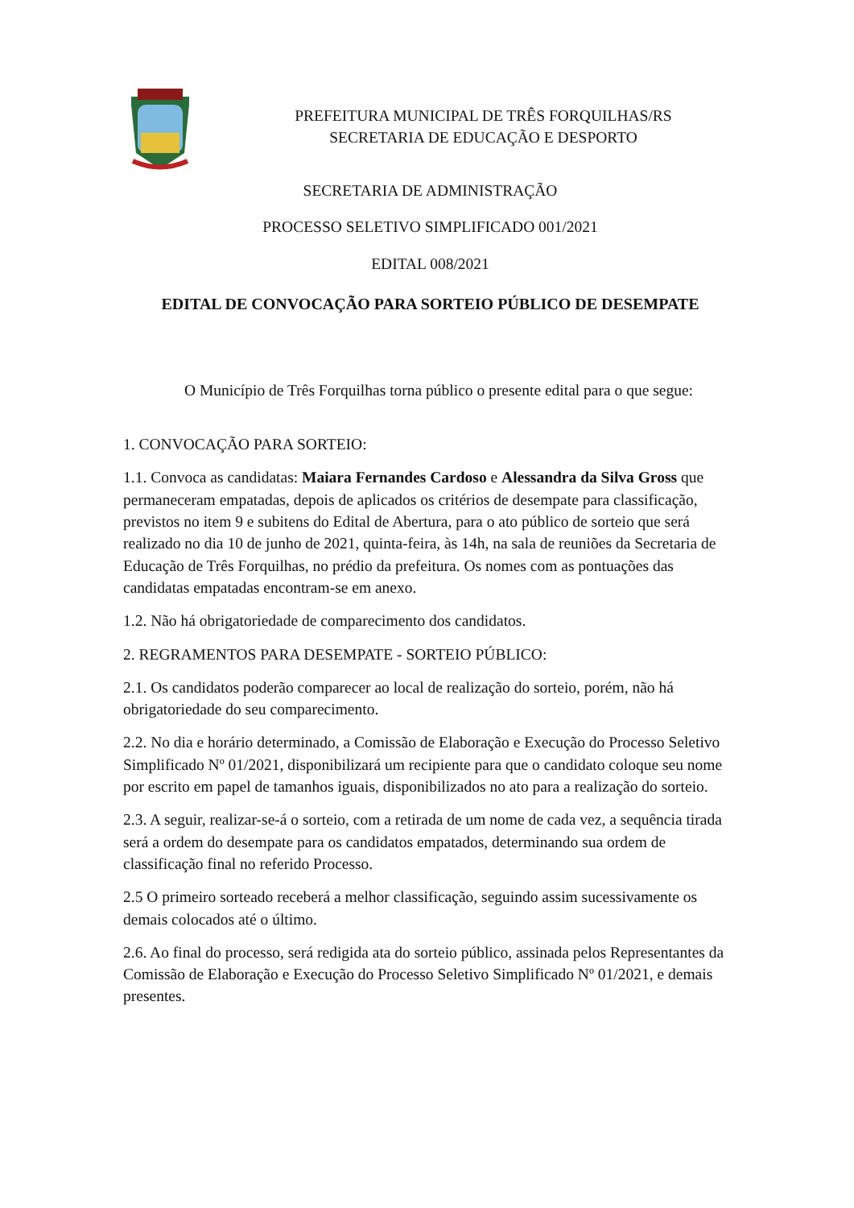PREFEITURA MUNICIPAL DE TRÊS FORQUILHAS/RS
SECRETARIA DE EDUCAÇÃO E DESPORTO
SECRETARIA DE ADMINISTRAÇÃO
PROCESSO SELETIVO SIMPLIFICADO 001/2021
EDITAL 008/2021
EDITAL DE CONVOCAÇÃO PARA SORTEIO PÚBLICO DE DESEMPATE
O Município de Três Forquilhas torna público o presente edital para o que segue:
1. CONVOCAÇÃO PARA SORTEIO:
1.1. Convoca as candidatas: Maiara Fernandes Cardoso e Alessandra da Silva Gross que permaneceram empatadas, depois de aplicados os critérios de desempate para classificação, previstos no item 9 e subitens do Edital de Abertura, para o ato público de sorteio que será realizado no dia 10 de junho de 2021, quinta-feira, às 14h, na sala de reuniões da Secretaria de Educação de Três Forquilhas, no prédio da prefeitura. Os nomes com as pontuações das candidatas empatadas encontram-se em anexo.
1.2. Não há obrigatoriedade de comparecimento dos candidatos.
2. REGRAMENTOS PARA DESEMPATE - SORTEIO PÚBLICO:
2.1. Os candidatos poderão comparecer ao local de realização do sorteio, porém, não há obrigatoriedade do seu comparecimento.
2.2. No dia e horário determinado, a Comissão de Elaboração e Execução do Processo Seletivo Simplificado Nº 01/2021, disponibilizará um recipiente para que o candidato coloque seu nome por escrito em papel de tamanhos iguais, disponibilizados no ato para a realização do sorteio.
2.3. A seguir, realizar-se-á o sorteio, com a retirada de um nome de cada vez, a sequência tirada será a ordem do desempate para os candidatos empatados, determinando sua ordem de classificação final no referido Processo.
2.5 O primeiro sorteado receberá a melhor classificação, seguindo assim sucessivamente os demais colocados até o último.
2.6. Ao final do processo, será redigida ata do sorteio público, assinada pelos Representantes da Comissão de Elaboração e Execução do Processo Seletivo Simplificado Nº 01/2021, e demais presentes.